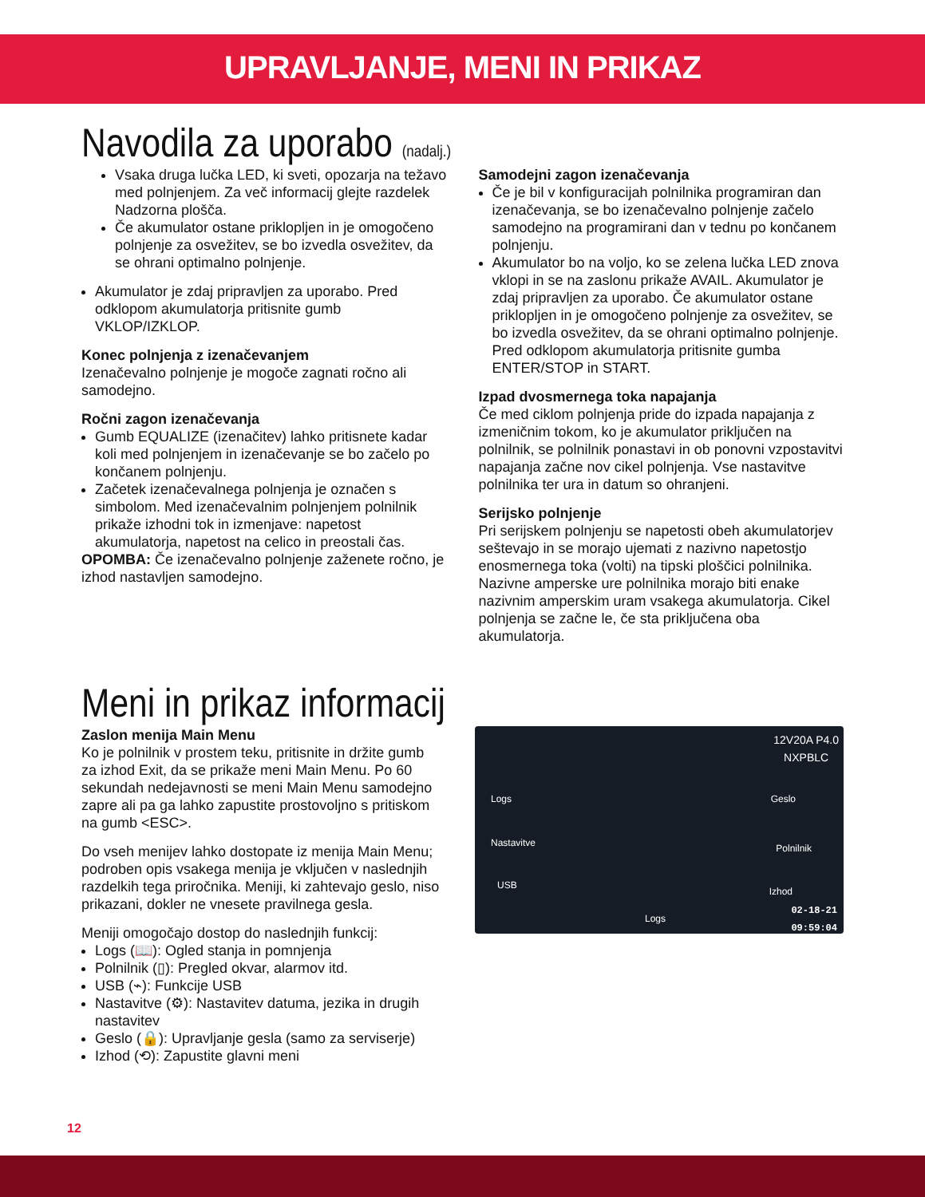UPRAVLJANJE, MENI IN PRIKAZ
Navodila za uporabo (nadalj.)
Vsaka druga lučka LED, ki sveti, opozarja na težavo med polnjenjem. Za več informacij glejte razdelek Nadzorna plošča.
Če akumulator ostane priklopljen in je omogočeno polnjenje za osvežitev, se bo izvedla osvežitev, da se ohrani optimalno polnjenje.
Akumulator je zdaj pripravljen za uporabo. Pred odklopom akumulatorja pritisnite gumb VKLOP/IZKLOP.
Konec polnjenja z izenačevanjem
Izenačevalno polnjenje je mogoče zagnati ročno ali samodejno.
Ročni zagon izenačevanja
Gumb EQUALIZE (izenačitev) lahko pritisnete kadar koli med polnjenjem in izenačevanje se bo začelo po končanem polnjenju.
Začetek izenačevalnega polnjenja je označen s simbolom. Med izenačevalnim polnjenjem polnilnik prikaže izhodni tok in izmenjave: napetost akumulatorja, napetost na celico in preostali čas.
OPOMBA: Če izenačevalno polnjenje zaženete ročno, je izhod nastavljen samodejno.
Samodejni zagon izenačevanja
Če je bil v konfiguracijah polnilnika programiran dan izenačevanja, se bo izenačevalno polnjenje začelo samodejno na programirani dan v tednu po končanem polnjenju.
Akumulator bo na voljo, ko se zelena lučka LED znova vklopi in se na zaslonu prikaže AVAIL. Akumulator je zdaj pripravljen za uporabo. Če akumulator ostane priklopljen in je omogočeno polnjenje za osvežitev, se bo izvedla osvežitev, da se ohrani optimalno polnjenje. Pred odklopom akumulatorja pritisnite gumba ENTER/STOP in START.
Izpad dvosmernega toka napajanja
Če med ciklom polnjenja pride do izpada napajanja z izmeničnim tokom, ko je akumulator priključen na polnilnik, se polnilnik ponastavi in ob ponovni vzpostavitvi napajanja začne nov cikel polnjenja. Vse nastavitve polnilnika ter ura in datum so ohranjeni.
Serijsko polnjenje
Pri serijskem polnjenju se napetosti obeh akumulatorjev seštevajo in se morajo ujemati z nazivno napetostjo enosmernega toka (volti) na tipski ploščici polnilnika. Nazivne amperske ure polnilnika morajo biti enake nazivnim amperskim uram vsakega akumulatorja. Cikel polnjenja se začne le, če sta priključena oba akumulatorja.
Meni in prikaz informacij
Zaslon menija Main Menu
Ko je polnilnik v prostem teku, pritisnite in držite gumb za izhod Exit, da se prikaže meni Main Menu. Po 60 sekundah nedejavnosti se meni Main Menu samodejno zapre ali pa ga lahko zapustite prostovoljno s pritiskom na gumb <ESC>.
Do vseh menijev lahko dostopate iz menija Main Menu; podroben opis vsakega menija je vključen v naslednjih razdelkih tega priročnika. Meniji, ki zahtevajo geslo, niso prikazani, dokler ne vnesete pravilnega gesla.
Meniji omogočajo dostop do naslednjih funkcij:
Logs (📖): Ogled stanja in pomnjenja
Polnilnik (▯): Pregled okvar, alarmov itd.
USB (⌁): Funkcije USB
Nastavitve (⚙): Nastavitev datuma, jezika in drugih nastavitev
Geslo (🔒): Upravljanje gesla (samo za serviserje)
Izhod (⟲): Zapustite glavni meni
12V20A P4.0
NXPBLC
Logs
Nastavitve
USB
Geslo
Polnilnik
Izhod
Logs
02-18-21
09:59:04
12